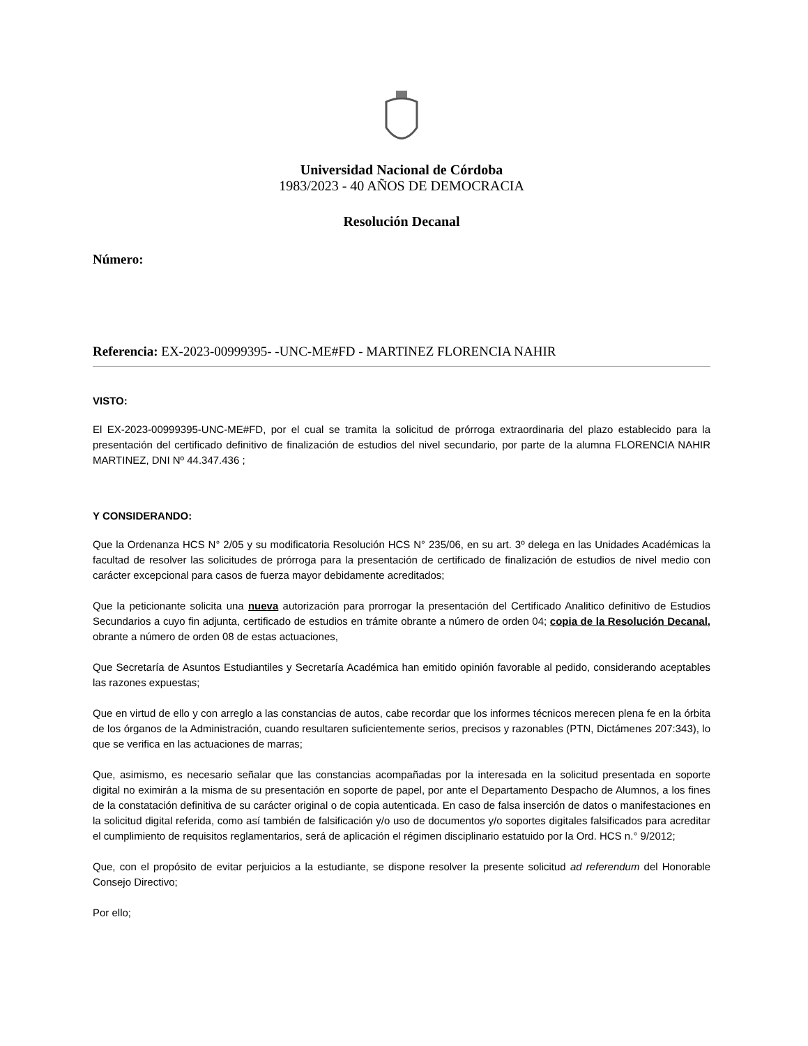Universidad Nacional de Córdoba
1983/2023 - 40 AÑOS DE DEMOCRACIA
Resolución Decanal
Número:
Referencia: EX-2023-00999395- -UNC-ME#FD - MARTINEZ FLORENCIA NAHIR
VISTO:
El EX-2023-00999395-UNC-ME#FD, por el cual se tramita la solicitud de prórroga extraordinaria del plazo establecido para la presentación del certificado definitivo de finalización de estudios del nivel secundario, por parte de la alumna FLORENCIA NAHIR MARTINEZ, DNI Nº 44.347.436 ;
Y CONSIDERANDO:
Que la Ordenanza HCS N° 2/05 y su modificatoria Resolución HCS N° 235/06, en su art. 3º delega en las Unidades Académicas la facultad de resolver las solicitudes de prórroga para la presentación de certificado de finalización de estudios de nivel medio con carácter excepcional para casos de fuerza mayor debidamente acreditados;
Que la peticionante solicita una nueva autorización para prorrogar la presentación del Certificado Analitico definitivo de Estudios Secundarios a cuyo fin adjunta, certificado de estudios en trámite obrante a número de orden 04; copia de la Resolución Decanal, obrante a número de orden 08 de estas actuaciones,
Que Secretaría de Asuntos Estudiantiles y Secretaría Académica han emitido opinión favorable al pedido, considerando aceptables las razones expuestas;
Que en virtud de ello y con arreglo a las constancias de autos, cabe recordar que los informes técnicos merecen plena fe en la órbita de los órganos de la Administración, cuando resultaren suficientemente serios, precisos y razonables (PTN, Dictámenes 207:343), lo que se verifica en las actuaciones de marras;
Que, asimismo, es necesario señalar que las constancias acompañadas por la interesada en la solicitud presentada en soporte digital no eximirán a la misma de su presentación en soporte de papel, por ante el Departamento Despacho de Alumnos, a los fines de la constatación definitiva de su carácter original o de copia autenticada. En caso de falsa inserción de datos o manifestaciones en la solicitud digital referida, como así también de falsificación y/o uso de documentos y/o soportes digitales falsificados para acreditar el cumplimiento de requisitos reglamentarios, será de aplicación el régimen disciplinario estatuido por la Ord. HCS n.° 9/2012;
Que, con el propósito de evitar perjuicios a la estudiante, se dispone resolver la presente solicitud ad referendum del Honorable Consejo Directivo;
Por ello;